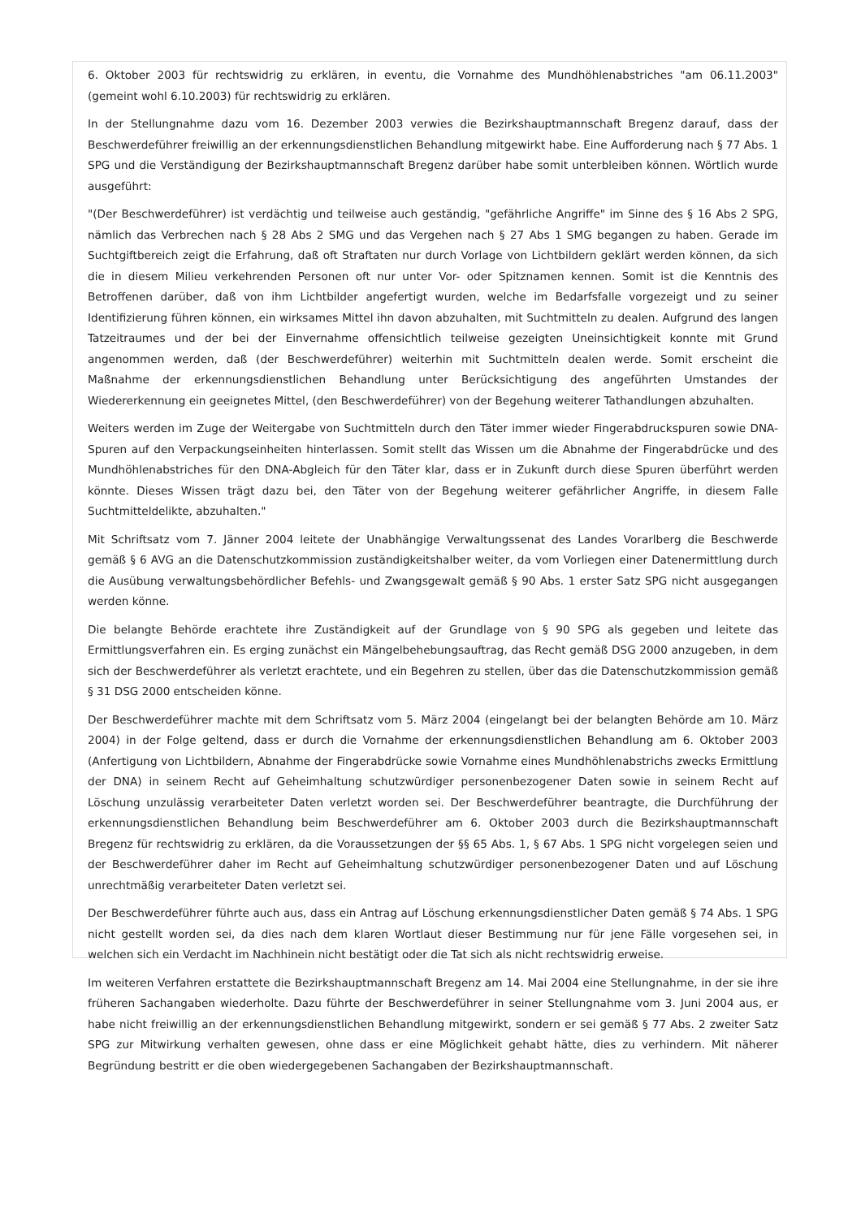6. Oktober 2003 für rechtswidrig zu erklären, in eventu, die Vornahme des Mundhöhlenabstriches "am 06.11.2003" (gemeint wohl 6.10.2003) für rechtswidrig zu erklären.
In der Stellungnahme dazu vom 16. Dezember 2003 verwies die Bezirkshauptmannschaft Bregenz darauf, dass der Beschwerdeführer freiwillig an der erkennungsdienstlichen Behandlung mitgewirkt habe. Eine Aufforderung nach § 77 Abs. 1 SPG und die Verständigung der Bezirkshauptmannschaft Bregenz darüber habe somit unterbleiben können. Wörtlich wurde ausgeführt:
"(Der Beschwerdeführer) ist verdächtig und teilweise auch geständig, "gefährliche Angriffe" im Sinne des § 16 Abs 2 SPG, nämlich das Verbrechen nach § 28 Abs 2 SMG und das Vergehen nach § 27 Abs 1 SMG begangen zu haben. Gerade im Suchtgiftbereich zeigt die Erfahrung, daß oft Straftaten nur durch Vorlage von Lichtbildern geklärt werden können, da sich die in diesem Milieu verkehrenden Personen oft nur unter Vor- oder Spitznamen kennen. Somit ist die Kenntnis des Betroffenen darüber, daß von ihm Lichtbilder angefertigt wurden, welche im Bedarfsfalle vorgezeigt und zu seiner Identifizierung führen können, ein wirksames Mittel ihn davon abzuhalten, mit Suchtmitteln zu dealen. Aufgrund des langen Tatzeitraumes und der bei der Einvernahme offensichtlich teilweise gezeigten Uneinsichtigkeit konnte mit Grund angenommen werden, daß (der Beschwerdeführer) weiterhin mit Suchtmitteln dealen werde. Somit erscheint die Maßnahme der erkennungsdienstlichen Behandlung unter Berücksichtigung des angeführten Umstandes der Wiedererkennung ein geeignetes Mittel, (den Beschwerdeführer) von der Begehung weiterer Tathandlungen abzuhalten.
Weiters werden im Zuge der Weitergabe von Suchtmitteln durch den Täter immer wieder Fingerabdruckspuren sowie DNA-Spuren auf den Verpackungseinheiten hinterlassen. Somit stellt das Wissen um die Abnahme der Fingerabdrücke und des Mundhöhlenabstriches für den DNA-Abgleich für den Täter klar, dass er in Zukunft durch diese Spuren überführt werden könnte. Dieses Wissen trägt dazu bei, den Täter von der Begehung weiterer gefährlicher Angriffe, in diesem Falle Suchtmitteldelikte, abzuhalten."
Mit Schriftsatz vom 7. Jänner 2004 leitete der Unabhängige Verwaltungssenat des Landes Vorarlberg die Beschwerde gemäß § 6 AVG an die Datenschutzkommission zuständigkeitshalber weiter, da vom Vorliegen einer Datenermittlung durch die Ausübung verwaltungsbehördlicher Befehls- und Zwangsgewalt gemäß § 90 Abs. 1 erster Satz SPG nicht ausgegangen werden könne.
Die belangte Behörde erachtete ihre Zuständigkeit auf der Grundlage von § 90 SPG als gegeben und leitete das Ermittlungsverfahren ein. Es erging zunächst ein Mängelbehebungsauftrag, das Recht gemäß DSG 2000 anzugeben, in dem sich der Beschwerdeführer als verletzt erachtete, und ein Begehren zu stellen, über das die Datenschutzkommission gemäß § 31 DSG 2000 entscheiden könne.
Der Beschwerdeführer machte mit dem Schriftsatz vom 5. März 2004 (eingelangt bei der belangten Behörde am 10. März 2004) in der Folge geltend, dass er durch die Vornahme der erkennungsdienstlichen Behandlung am 6. Oktober 2003 (Anfertigung von Lichtbildern, Abnahme der Fingerabdrücke sowie Vornahme eines Mundhöhlenabstrichs zwecks Ermittlung der DNA) in seinem Recht auf Geheimhaltung schutzwürdiger personenbezogener Daten sowie in seinem Recht auf Löschung unzulässig verarbeiteter Daten verletzt worden sei. Der Beschwerdeführer beantragte, die Durchführung der erkennungsdienstlichen Behandlung beim Beschwerdeführer am 6. Oktober 2003 durch die Bezirkshauptmannschaft Bregenz für rechtswidrig zu erklären, da die Voraussetzungen der §§ 65 Abs. 1, § 67 Abs. 1 SPG nicht vorgelegen seien und der Beschwerdeführer daher im Recht auf Geheimhaltung schutzwürdiger personenbezogener Daten und auf Löschung unrechtmäßig verarbeiteter Daten verletzt sei.
Der Beschwerdeführer führte auch aus, dass ein Antrag auf Löschung erkennungsdienstlicher Daten gemäß § 74 Abs. 1 SPG nicht gestellt worden sei, da dies nach dem klaren Wortlaut dieser Bestimmung nur für jene Fälle vorgesehen sei, in welchen sich ein Verdacht im Nachhinein nicht bestätigt oder die Tat sich als nicht rechtswidrig erweise.
Im weiteren Verfahren erstattete die Bezirkshauptmannschaft Bregenz am 14. Mai 2004 eine Stellungnahme, in der sie ihre früheren Sachangaben wiederholte. Dazu führte der Beschwerdeführer in seiner Stellungnahme vom 3. Juni 2004 aus, er habe nicht freiwillig an der erkennungsdienstlichen Behandlung mitgewirkt, sondern er sei gemäß § 77 Abs. 2 zweiter Satz SPG zur Mitwirkung verhalten gewesen, ohne dass er eine Möglichkeit gehabt hätte, dies zu verhindern. Mit näherer Begründung bestritt er die oben wiedergegebenen Sachangaben der Bezirkshauptmannschaft.